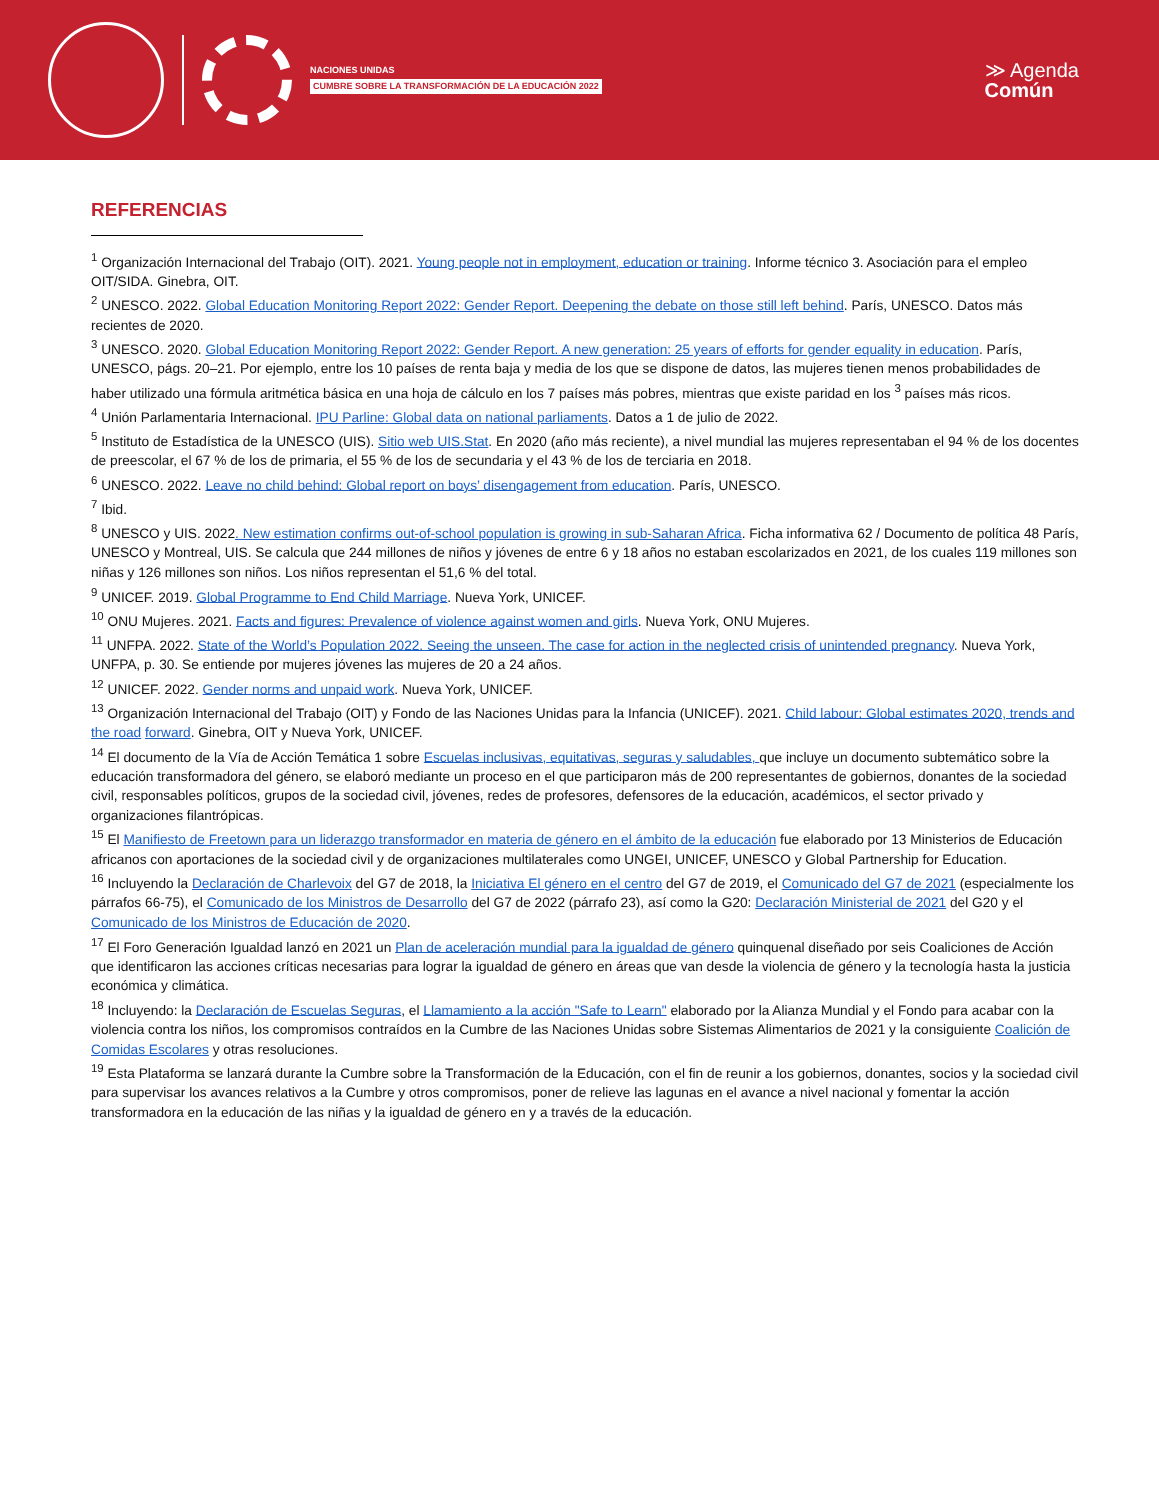NACIONES UNIDAS
CUMBRE SOBRE LA TRANSFORMACIÓN DE LA EDUCACIÓN 2022
≫ Agenda
Común
REFERENCIAS
<sup>1</sup> Organización Internacional del Trabajo (OIT). 2021. Young people not in employment, education or training. Informe técnico 3. Asociación para el empleo OIT/SIDA. Ginebra, OIT.
<sup>2</sup> UNESCO. 2022. Global Education Monitoring Report 2022: Gender Report. Deepening the debate on those still left behind. París, UNESCO. Datos más recientes de 2020.
<sup>3</sup> UNESCO. 2020. Global Education Monitoring Report 2022: Gender Report. A new generation: 25 years of efforts for gender equality in education. París, UNESCO, págs. 20–21. Por ejemplo, entre los 10 países de renta baja y media de los que se dispone de datos, las mujeres tienen menos probabilidades de haber utilizado una fórmula aritmética básica en una hoja de cálculo en los 7 países más pobres, mientras que existe paridad en los <sup>3</sup> países más ricos.
<sup>4</sup> Unión Parlamentaria Internacional. IPU Parline: Global data on national parliaments. Datos a 1 de julio de 2022.
<sup>5</sup> Instituto de Estadística de la UNESCO (UIS). Sitio web UIS.Stat. En 2020 (año más reciente), a nivel mundial las mujeres representaban el 94 % de los docentes de preescolar, el 67 % de los de primaria, el 55 % de los de secundaria y el 43 % de los de terciaria en 2018.
<sup>6</sup> UNESCO. 2022. Leave no child behind: Global report on boys’ disengagement from education. París, UNESCO.
<sup>7</sup> Ibid.
<sup>8</sup> UNESCO y UIS. 2022. New estimation confirms out-of-school population is growing in sub-Saharan Africa. Ficha informativa 62 / Documento de política 48 París, UNESCO y Montreal, UIS. Se calcula que 244 millones de niños y jóvenes de entre 6 y 18 años no estaban escolarizados en 2021, de los cuales 119 millones son niñas y 126 millones son niños. Los niños representan el 51,6 % del total.
<sup>9</sup> UNICEF. 2019. Global Programme to End Child Marriage. Nueva York, UNICEF.
<sup>10</sup> ONU Mujeres. 2021. Facts and figures: Prevalence of violence against women and girls. Nueva York, ONU Mujeres.
<sup>11</sup> UNFPA. 2022. State of the World’s Population 2022. Seeing the unseen. The case for action in the neglected crisis of unintended pregnancy. Nueva York, UNFPA, p. 30. Se entiende por mujeres jóvenes las mujeres de 20 a 24 años.
<sup>12</sup> UNICEF. 2022. Gender norms and unpaid work. Nueva York, UNICEF.
<sup>13</sup> Organización Internacional del Trabajo (OIT) y Fondo de las Naciones Unidas para la Infancia (UNICEF). 2021. Child labour: Global estimates 2020, trends and the road forward. Ginebra, OIT y Nueva York, UNICEF.
<sup>14</sup> El documento de la Vía de Acción Temática 1 sobre Escuelas inclusivas, equitativas, seguras y saludables, que incluye un documento subtemático sobre la educación transformadora del género, se elaboró mediante un proceso en el que participaron más de 200 representantes de gobiernos, donantes de la sociedad civil, responsables políticos, grupos de la sociedad civil, jóvenes, redes de profesores, defensores de la educación, académicos, el sector privado y organizaciones filantrópicas.
<sup>15</sup> El Manifiesto de Freetown para un liderazgo transformador en materia de género en el ámbito de la educación fue elaborado por 13 Ministerios de Educación africanos con aportaciones de la sociedad civil y de organizaciones multilaterales como UNGEI, UNICEF, UNESCO y Global Partnership for Education.
<sup>16</sup> Incluyendo la Declaración de Charlevoix del G7 de 2018, la Iniciativa El género en el centro del G7 de 2019, el Comunicado del G7 de 2021 (especialmente los párrafos 66-75), el Comunicado de los Ministros de Desarrollo del G7 de 2022 (párrafo 23), así como la G20: Declaración Ministerial de 2021 del G20 y el Comunicado de los Ministros de Educación de 2020.
<sup>17</sup> El Foro Generación Igualdad lanzó en 2021 un Plan de aceleración mundial para la igualdad de género quinquenal diseñado por seis Coaliciones de Acción que identificaron las acciones críticas necesarias para lograr la igualdad de género en áreas que van desde la violencia de género y la tecnología hasta la justicia económica y climática.
<sup>18</sup> Incluyendo: la Declaración de Escuelas Seguras, el Llamamiento a la acción "Safe to Learn" elaborado por la Alianza Mundial y el Fondo para acabar con la violencia contra los niños, los compromisos contraídos en la Cumbre de las Naciones Unidas sobre Sistemas Alimentarios de 2021 y la consiguiente Coalición de Comidas Escolares y otras resoluciones.
<sup>19</sup> Esta Plataforma se lanzará durante la Cumbre sobre la Transformación de la Educación, con el fin de reunir a los gobiernos, donantes, socios y la sociedad civil para supervisar los avances relativos a la Cumbre y otros compromisos, poner de relieve las lagunas en el avance a nivel nacional y fomentar la acción transformadora en la educación de las niñas y la igualdad de género en y a través de la educación.